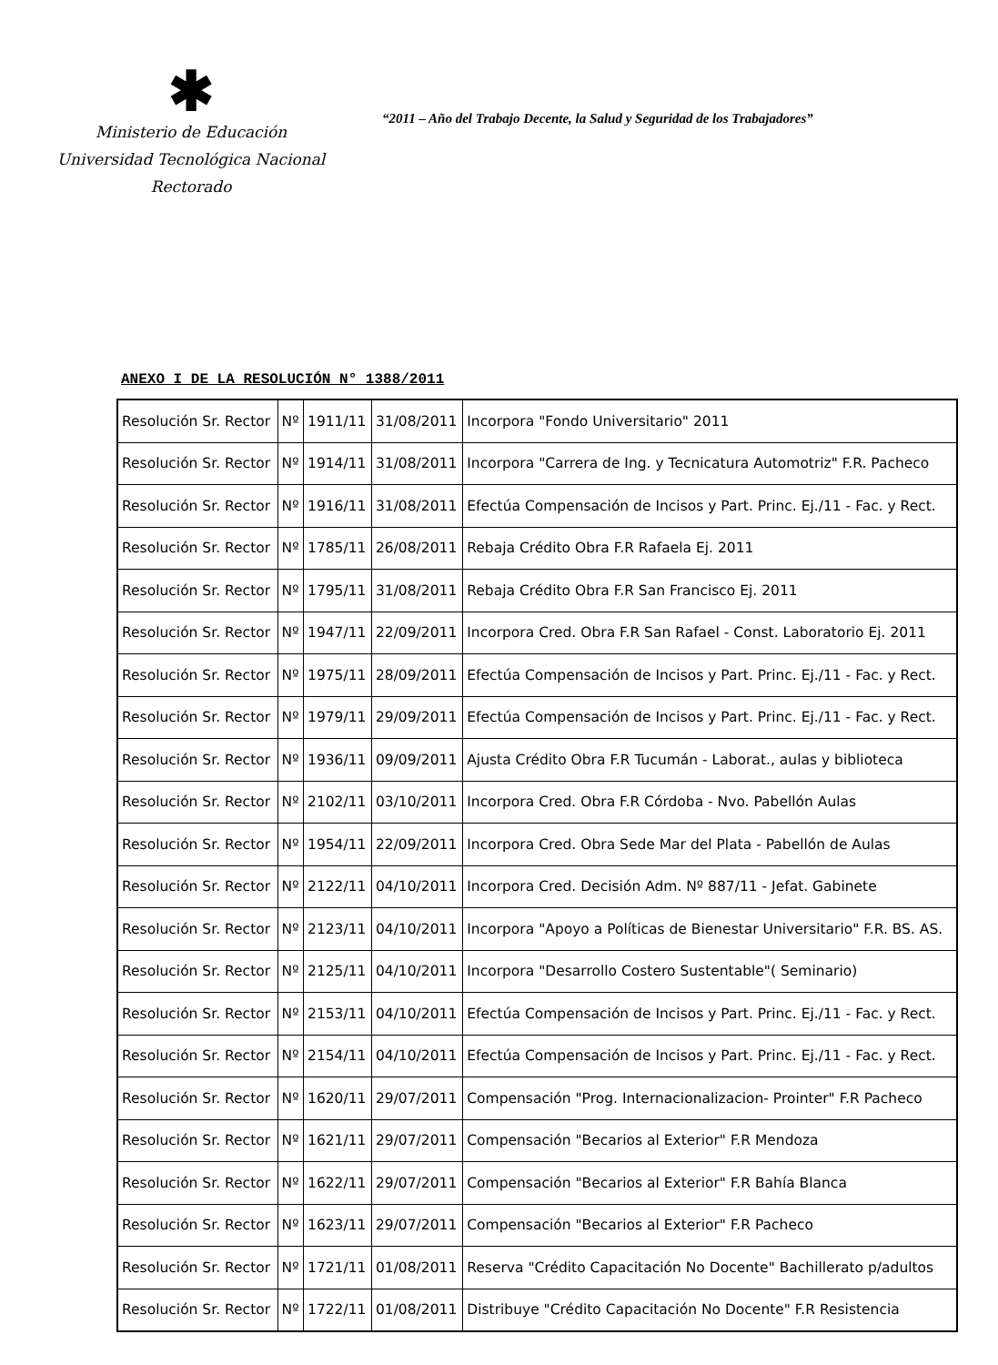✱
Ministerio de Educación
Universidad Tecnológica Nacional
Rectorado
“2011 – Año del Trabajo Decente, la Salud y Seguridad de los Trabajadores”
ANEXO I DE LA RESOLUCIÓN N° 1388/2011
| Resolución Sr. Rector | Nº | 1911/11 | 31/08/2011 | Incorpora "Fondo Universitario" 2011 |
| Resolución Sr. Rector | Nº | 1914/11 | 31/08/2011 | Incorpora "Carrera de Ing. y Tecnicatura Automotriz" F.R. Pacheco |
| Resolución Sr. Rector | Nº | 1916/11 | 31/08/2011 | Efectúa Compensación de Incisos y Part. Princ. Ej./11 - Fac. y Rect. |
| Resolución Sr. Rector | Nº | 1785/11 | 26/08/2011 | Rebaja Crédito Obra F.R Rafaela Ej. 2011 |
| Resolución Sr. Rector | Nº | 1795/11 | 31/08/2011 | Rebaja Crédito Obra F.R San Francisco Ej. 2011 |
| Resolución Sr. Rector | Nº | 1947/11 | 22/09/2011 | Incorpora Cred. Obra F.R San Rafael - Const. Laboratorio Ej. 2011 |
| Resolución Sr. Rector | Nº | 1975/11 | 28/09/2011 | Efectúa Compensación de Incisos y Part. Princ. Ej./11 - Fac. y Rect. |
| Resolución Sr. Rector | Nº | 1979/11 | 29/09/2011 | Efectúa Compensación de Incisos y Part. Princ. Ej./11 - Fac. y Rect. |
| Resolución Sr. Rector | Nº | 1936/11 | 09/09/2011 | Ajusta Crédito Obra F.R Tucumán - Laborat., aulas y biblioteca |
| Resolución Sr. Rector | Nº | 2102/11 | 03/10/2011 | Incorpora Cred. Obra F.R Córdoba - Nvo. Pabellón Aulas |
| Resolución Sr. Rector | Nº | 1954/11 | 22/09/2011 | Incorpora Cred. Obra Sede Mar del Plata - Pabellón de Aulas |
| Resolución Sr. Rector | Nº | 2122/11 | 04/10/2011 | Incorpora Cred. Decisión Adm. Nº 887/11 - Jefat. Gabinete |
| Resolución Sr. Rector | Nº | 2123/11 | 04/10/2011 | Incorpora "Apoyo a Políticas de Bienestar Universitario" F.R. BS. AS. |
| Resolución Sr. Rector | Nº | 2125/11 | 04/10/2011 | Incorpora "Desarrollo Costero Sustentable"( Seminario) |
| Resolución Sr. Rector | Nº | 2153/11 | 04/10/2011 | Efectúa Compensación de Incisos y Part. Princ. Ej./11 - Fac. y Rect. |
| Resolución Sr. Rector | Nº | 2154/11 | 04/10/2011 | Efectúa Compensación de Incisos y Part. Princ. Ej./11 - Fac. y Rect. |
| Resolución Sr. Rector | Nº | 1620/11 | 29/07/2011 | Compensación "Prog. Internacionalizacion- Prointer" F.R Pacheco |
| Resolución Sr. Rector | Nº | 1621/11 | 29/07/2011 | Compensación "Becarios al Exterior" F.R Mendoza |
| Resolución Sr. Rector | Nº | 1622/11 | 29/07/2011 | Compensación "Becarios al Exterior" F.R Bahía Blanca |
| Resolución Sr. Rector | Nº | 1623/11 | 29/07/2011 | Compensación "Becarios al Exterior" F.R Pacheco |
| Resolución Sr. Rector | Nº | 1721/11 | 01/08/2011 | Reserva "Crédito Capacitación No Docente" Bachillerato p/adultos |
| Resolución Sr. Rector | Nº | 1722/11 | 01/08/2011 | Distribuye "Crédito Capacitación No Docente" F.R Resistencia |